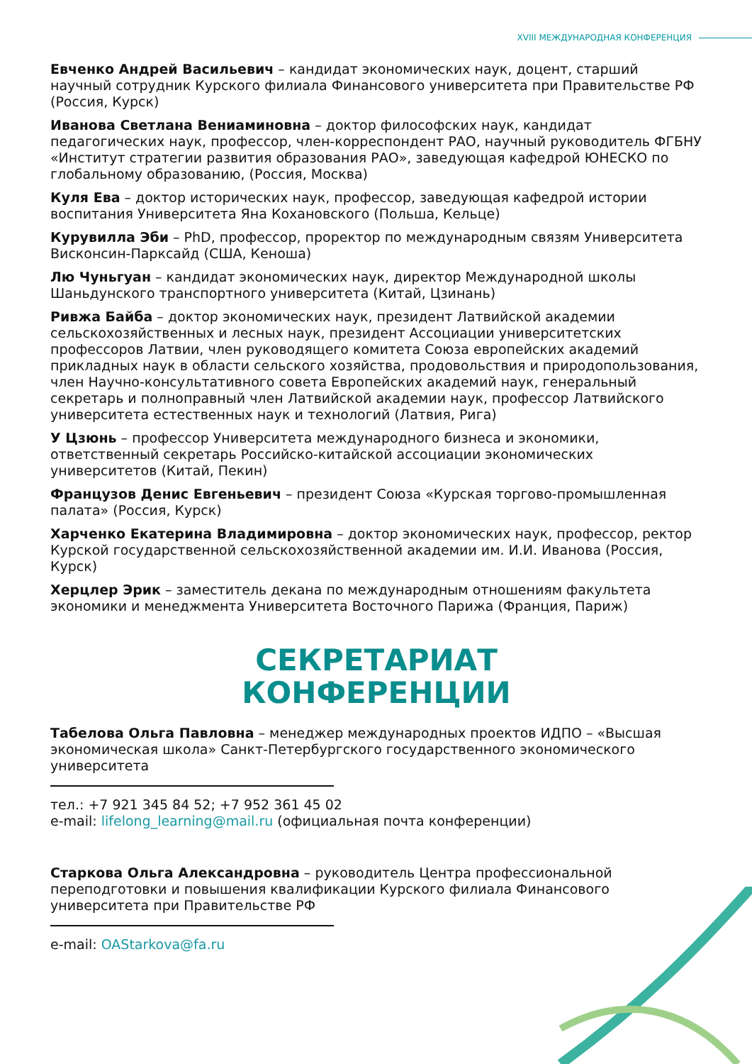XVIII МЕЖДУНАРОДНАЯ КОНФЕРЕНЦИЯ
Евченко Андрей Васильевич – кандидат экономических наук, доцент, старший научный сотрудник Курского филиала Финансового университета при Правительстве РФ (Россия, Курск)
Иванова Светлана Вениаминовна – доктор философских наук, кандидат педагогических наук, профессор, член-корреспондент РАО, научный руководитель ФГБНУ «Институт стратегии развития образования РАО», заведующая кафедрой ЮНЕСКО по глобальному образованию, (Россия, Москва)
Куля Ева – доктор исторических наук, профессор, заведующая кафедрой истории воспитания Университета Яна Кохановского (Польша, Кельце)
Курувилла Эби – PhD, профессор, проректор по международным связям Университета Висконсин-Парксайд (США, Кеноша)
Лю Чуньгуан – кандидат экономических наук, директор Международной школы Шаньдунского транспортного университета (Китай, Цзинань)
Ривжа Байба – доктор экономических наук, президент Латвийской академии сельскохозяйственных и лесных наук, президент Ассоциации университетских профессоров Латвии, член руководящего комитета Союза европейских академий прикладных наук в области сельского хозяйства, продовольствия и природопользования, член Научно-консультативного совета Европейских академий наук, генеральный секретарь и полноправный член Латвийской академии наук, профессор Латвийского университета естественных наук и технологий (Латвия, Рига)
У Цзюнь – профессор Университета международного бизнеса и экономики, ответственный секретарь Российско-китайской ассоциации экономических университетов (Китай, Пекин)
Французов Денис Евгеньевич – президент Союза «Курская торгово-промышленная палата» (Россия, Курск)
Харченко Екатерина Владимировна – доктор экономических наук, профессор, ректор Курской государственной сельскохозяйственной академии им. И.И. Иванова (Россия, Курск)
Херцлер Эрик – заместитель декана по международным отношениям факультета экономики и менеджмента Университета Восточного Парижа (Франция, Париж)
СЕКРЕТАРИАТ
КОНФЕРЕНЦИИ
Табелова Ольга Павловна – менеджер международных проектов ИДПО – «Высшая экономическая школа» Санкт-Петербургского государственного экономического университета
тел.: +7 921 345 84 52; +7 952 361 45 02
e-mail: lifelong_learning@mail.ru (официальная почта конференции)
Старкова Ольга Александровна – руководитель Центра профессиональной переподготовки и повышения квалификации Курского филиала Финансового университета при Правительстве РФ
e-mail: OAStarkova@fa.ru